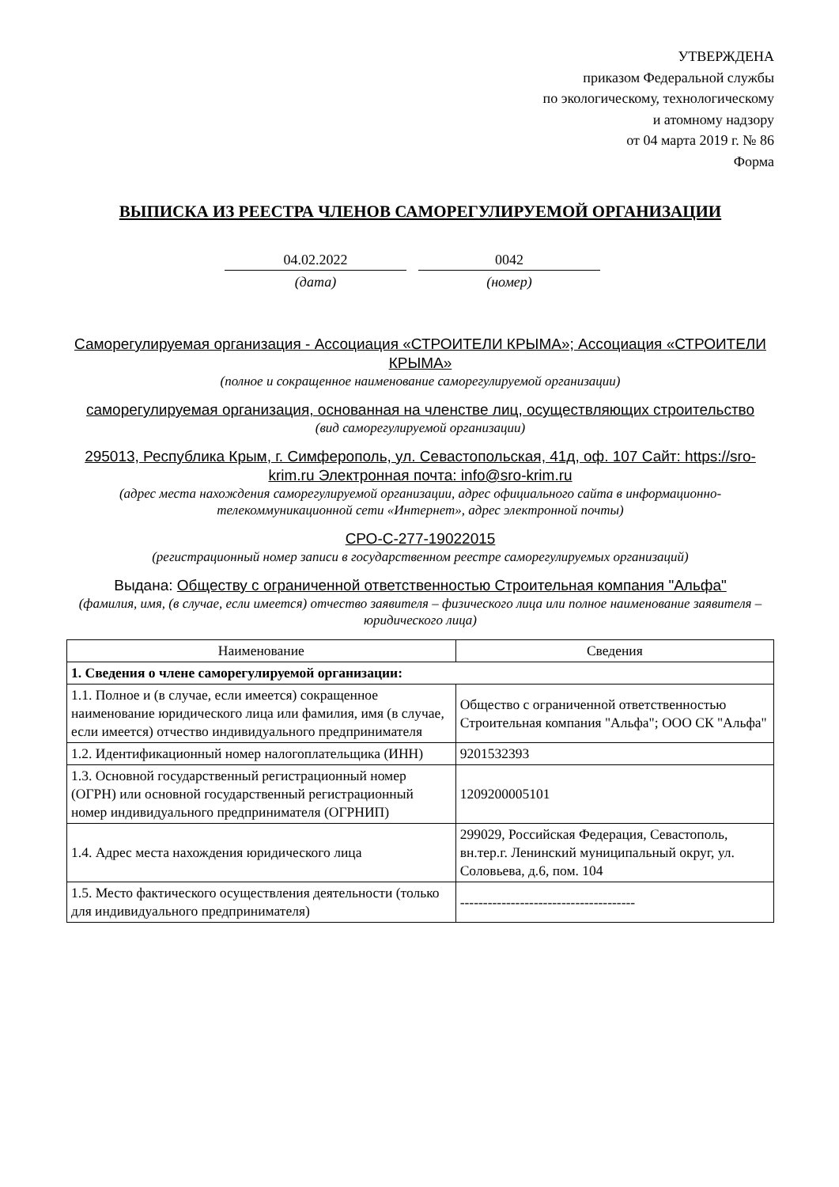УТВЕРЖДЕНА
приказом Федеральной службы
по экологическому, технологическому
и атомному надзору
от 04 марта 2019 г. № 86
Форма
ВЫПИСКА ИЗ РЕЕСТРА ЧЛЕНОВ САМОРЕГУЛИРУЕМОЙ ОРГАНИЗАЦИИ
04.02.2022
(дата)
0042
(номер)
Саморегулируемая организация - Ассоциация «СТРОИТЕЛИ КРЫМА»; Ассоциация «СТРОИТЕЛИ КРЫМА»
(полное и сокращенное наименование саморегулируемой организации)
саморегулируемая организация, основанная на членстве лиц, осуществляющих строительство
(вид саморегулируемой организации)
295013, Республика Крым, г. Симферополь, ул. Севастопольская, 41д, оф. 107 Сайт: https://sro-krim.ru Электронная почта: info@sro-krim.ru
(адрес места нахождения саморегулируемой организации, адрес официального сайта в информационно-телекоммуникационной сети «Интернет», адрес электронной почты)
СРО-С-277-19022015
(регистрационный номер записи в государственном реестре саморегулируемых организаций)
Выдана: Обществу с ограниченной ответственностью Строительная компания "Альфа"
(фамилия, имя, (в случае, если имеется) отчество заявителя – физического лица или полное наименование заявителя – юридического лица)
| Наименование | Сведения |
| --- | --- |
| 1. Сведения о члене саморегулируемой организации: | |
| 1.1. Полное и (в случае, если имеется) сокращенное наименование юридического лица или фамилия, имя (в случае, если имеется) отчество индивидуального предпринимателя | Общество с ограниченной ответственностью Строительная компания "Альфа"; ООО СК "Альфа" |
| 1.2. Идентификационный номер налогоплательщика (ИНН) | 9201532393 |
| 1.3. Основной государственный регистрационный номер (ОГРН) или основной государственный регистрационный номер индивидуального предпринимателя (ОГРНИП) | 1209200005101 |
| 1.4. Адрес места нахождения юридического лица | 299029, Российская Федерация, Севастополь, вн.тер.г. Ленинский муниципальный округ, ул. Соловьева, д.6, пом. 104 |
| 1.5. Место фактического осуществления деятельности (только для индивидуального предпринимателя) | -------------------------------------- |